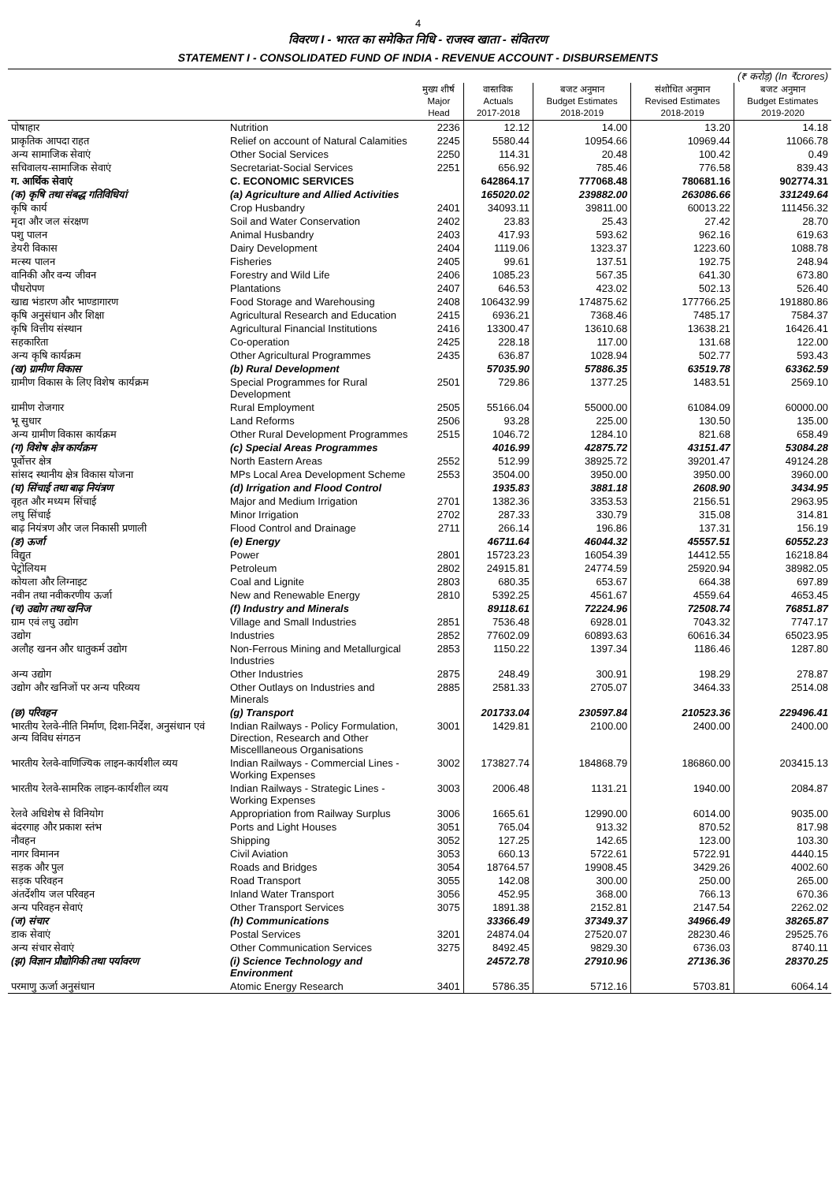4
विवरण I - भारत का समेकित निधि - राजस्व खाता - संवितरण
STATEMENT I - CONSOLIDATED FUND OF INDIA - REVENUE ACCOUNT - DISBURSEMENTS
| (₹ करोड़) (In ₹crores) | | | | | | |
| | | मुख्य शीर्ष Major Head | वास्तविक Actuals 2017-2018 | बजट अनुमान Budget Estimates 2018-2019 | संशोधित अनुमान Revised Estimates 2018-2019 | बजट अनुमान Budget Estimates 2019-2020 |
| पोषाहार | Nutrition | 2236 | 12.12 | 14.00 | 13.20 | 14.18 |
| प्राकृतिक आपदा राहत | Relief on account of Natural Calamities | 2245 | 5580.44 | 10954.66 | 10969.44 | 11066.78 |
| अन्य सामाजिक सेवाएं | Other Social Services | 2250 | 114.31 | 20.48 | 100.42 | 0.49 |
| सचिवालय-सामाजिक सेवाएं | Secretariat-Social Services | 2251 | 656.92 | 785.46 | 776.58 | 839.43 |
| ग. आर्थिक सेवाएं | C. ECONOMIC SERVICES | | 642864.17 | 777068.48 | 780681.16 | 902774.31 |
| (क) कृषि तथा संबद्ध गतिविधियां | (a) Agriculture and Allied Activities | | 165020.02 | 239882.00 | 263086.66 | 331249.64 |
| कृषि कार्य | Crop Husbandry | 2401 | 34093.11 | 39811.00 | 60013.22 | 111456.32 |
| मृदा और जल संरक्षण | Soil and Water Conservation | 2402 | 23.83 | 25.43 | 27.42 | 28.70 |
| पशु पालन | Animal Husbandry | 2403 | 417.93 | 593.62 | 962.16 | 619.63 |
| डेयरी विकास | Dairy Development | 2404 | 1119.06 | 1323.37 | 1223.60 | 1088.78 |
| मत्स्य पालन | Fisheries | 2405 | 99.61 | 137.51 | 192.75 | 248.94 |
| वानिकी और वन्य जीवन | Forestry and Wild Life | 2406 | 1085.23 | 567.35 | 641.30 | 673.80 |
| पौधरोपण | Plantations | 2407 | 646.53 | 423.02 | 502.13 | 526.40 |
| खाद्य भंडारण और भाण्डागारण | Food Storage and Warehousing | 2408 | 106432.99 | 174875.62 | 177766.25 | 191880.86 |
| कृषि अनुसंधान और शिक्षा | Agricultural Research and Education | 2415 | 6936.21 | 7368.46 | 7485.17 | 7584.37 |
| कृषि वित्तीय संस्थान | Agricultural Financial Institutions | 2416 | 13300.47 | 13610.68 | 13638.21 | 16426.41 |
| सहकारिता | Co-operation | 2425 | 228.18 | 117.00 | 131.68 | 122.00 |
| अन्य कृषि कार्यक्रम | Other Agricultural Programmes | 2435 | 636.87 | 1028.94 | 502.77 | 593.43 |
| (ख) ग्रामीण विकास | (b) Rural Development | | 57035.90 | 57886.35 | 63519.78 | 63362.59 |
| ग्रामीण विकास के लिए विशेष कार्यक्रम | Special Programmes for Rural Development | 2501 | 729.86 | 1377.25 | 1483.51 | 2569.10 |
| ग्रामीण रोजगार | Rural Employment | 2505 | 55166.04 | 55000.00 | 61084.09 | 60000.00 |
| भू सुधार | Land Reforms | 2506 | 93.28 | 225.00 | 130.50 | 135.00 |
| अन्य ग्रामीण विकास कार्यक्रम | Other Rural Development Programmes | 2515 | 1046.72 | 1284.10 | 821.68 | 658.49 |
| (ग) विशेष क्षेत्र कार्यक्रम | (c) Special Areas Programmes | | 4016.99 | 42875.72 | 43151.47 | 53084.28 |
| पूर्वोत्तर क्षेत्र | North Eastern Areas | 2552 | 512.99 | 38925.72 | 39201.47 | 49124.28 |
| सांसद स्थानीय क्षेत्र विकास योजना | MPs Local Area Development Scheme | 2553 | 3504.00 | 3950.00 | 3950.00 | 3960.00 |
| (घ) सिंचाई तथा बाढ़ नियंत्रण | (d) Irrigation and Flood Control | | 1935.83 | 3881.18 | 2608.90 | 3434.95 |
| वृहत और मध्यम सिंचाई | Major and Medium Irrigation | 2701 | 1382.36 | 3353.53 | 2156.51 | 2963.95 |
| लघु सिंचाई | Minor Irrigation | 2702 | 287.33 | 330.79 | 315.08 | 314.81 |
| बाढ़ नियंत्रण और जल निकासी प्रणाली | Flood Control and Drainage | 2711 | 266.14 | 196.86 | 137.31 | 156.19 |
| (ङ) ऊर्जा | (e) Energy | | 46711.64 | 46044.32 | 45557.51 | 60552.23 |
| विद्युत | Power | 2801 | 15723.23 | 16054.39 | 14412.55 | 16218.84 |
| पेट्रोलियम | Petroleum | 2802 | 24915.81 | 24774.59 | 25920.94 | 38982.05 |
| कोयला और लिग्नाइट | Coal and Lignite | 2803 | 680.35 | 653.67 | 664.38 | 697.89 |
| नवीन तथा नवीकरणीय ऊर्जा | New and Renewable Energy | 2810 | 5392.25 | 4561.67 | 4559.64 | 4653.45 |
| (च) उद्योग तथा खनिज | (f) Industry and Minerals | | 89118.61 | 72224.96 | 72508.74 | 76851.87 |
| ग्राम एवं लघु उद्योग | Village and Small Industries | 2851 | 7536.48 | 6928.01 | 7043.32 | 7747.17 |
| उद्योग | Industries | 2852 | 77602.09 | 60893.63 | 60616.34 | 65023.95 |
| अलौह खनन और धातुकर्म उद्योग | Non-Ferrous Mining and Metallurgical Industries | 2853 | 1150.22 | 1397.34 | 1186.46 | 1287.80 |
| अन्य उद्योग | Other Industries | 2875 | 248.49 | 300.91 | 198.29 | 278.87 |
| उद्योग और खनिजों पर अन्य परिव्यय | Other Outlays on Industries and Minerals | 2885 | 2581.33 | 2705.07 | 3464.33 | 2514.08 |
| (छ) परिवहन | (g) Transport | | 201733.04 | 230597.84 | 210523.36 | 229496.41 |
| भारतीय रेलवे-नीति निर्माण, दिशा-निर्देश, अनुसंधान एवं अन्य विविध संगठन | Indian Railways - Policy Formulation, Direction, Research and Other Miscelllaneous Organisations | 3001 | 1429.81 | 2100.00 | 2400.00 | 2400.00 |
| भारतीय रेलवे-वाणिज्यिक लाइन-कार्यशील व्यय | Indian Railways - Commercial Lines - Working Expenses | 3002 | 173827.74 | 184868.79 | 186860.00 | 203415.13 |
| भारतीय रेलवे-सामरिक लाइन-कार्यशील व्यय | Indian Railways - Strategic Lines - Working Expenses | 3003 | 2006.48 | 1131.21 | 1940.00 | 2084.87 |
| रेलवे अधिशेष से विनियोग | Appropriation from Railway Surplus | 3006 | 1665.61 | 12990.00 | 6014.00 | 9035.00 |
| बंदरगाह और प्रकाश स्तंभ | Ports and Light Houses | 3051 | 765.04 | 913.32 | 870.52 | 817.98 |
| नौवहन | Shipping | 3052 | 127.25 | 142.65 | 123.00 | 103.30 |
| नागर विमानन | Civil Aviation | 3053 | 660.13 | 5722.61 | 5722.91 | 4440.15 |
| सड़क और पुल | Roads and Bridges | 3054 | 18764.57 | 19908.45 | 3429.26 | 4002.60 |
| सड़क परिवहन | Road Transport | 3055 | 142.08 | 300.00 | 250.00 | 265.00 |
| अंतर्देशीय जल परिवहन | Inland Water Transport | 3056 | 452.95 | 368.00 | 766.13 | 670.36 |
| अन्य परिवहन सेवाएं | Other Transport Services | 3075 | 1891.38 | 2152.81 | 2147.54 | 2262.02 |
| (ज) संचार | (h) Communications | | 33366.49 | 37349.37 | 34966.49 | 38265.87 |
| डाक सेवाएं | Postal Services | 3201 | 24874.04 | 27520.07 | 28230.46 | 29525.76 |
| अन्य संचार सेवाएं | Other Communication Services | 3275 | 8492.45 | 9829.30 | 6736.03 | 8740.11 |
| (झ) विज्ञान प्रौद्योगिकी तथा पर्यावरण | (i) Science Technology and Environment | | 24572.78 | 27910.96 | 27136.36 | 28370.25 |
| परमाणु ऊर्जा अनुसंधान | Atomic Energy Research | 3401 | 5786.35 | 5712.16 | 5703.81 | 6064.14 |